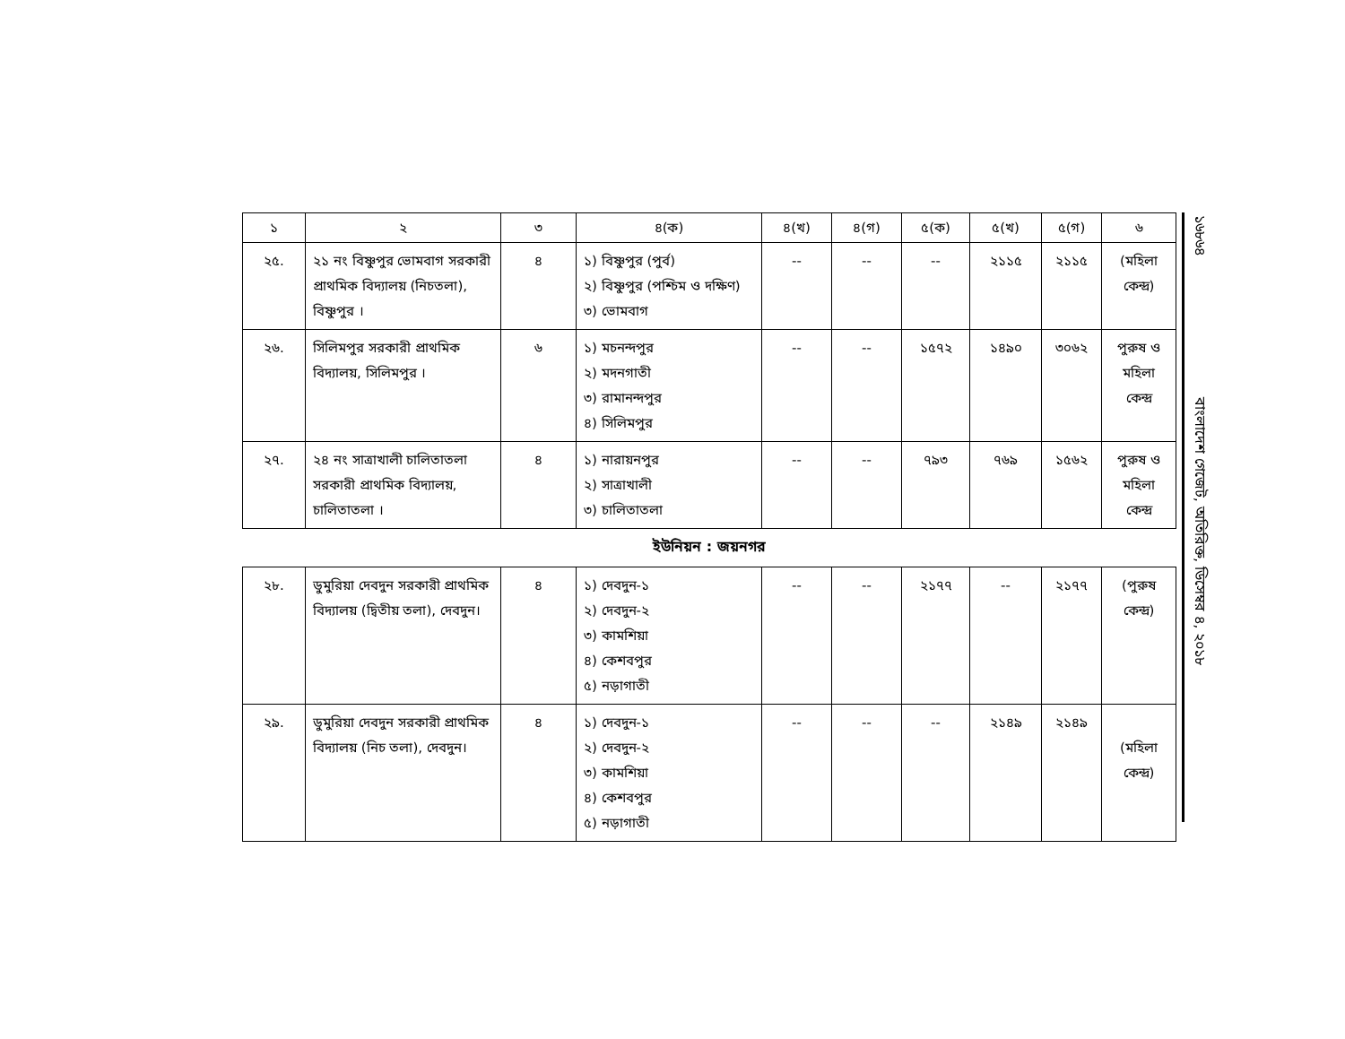১৬৮৬৪ বাংলাদেশ গেজেট, অতিরিক্ত, ডিসেম্বর ৪, ২০১৮
| ১ | ২ | ৩ | ৪(ক) | ৪(খ) | ৪(গ) | ৫(ক) | ৫(খ) | ৫(গ) | ৬ |
| --- | --- | --- | --- | --- | --- | --- | --- | --- | --- |
| ২৫. | ২১ নং বিষ্ণুপুর ভোমবাগ সরকারী প্রাথমিক বিদ্যালয় (নিচতলা), বিষ্ণুপুর । | ৪ | ১) বিষ্ণুপুর (পুর্ব) ২) বিষ্ণুপুর (পশ্চিম ও দক্ষিণ) ৩) ভোমবাগ | -- | -- | -- | ২১১৫ | ২১১৫ | (মহিলা কেন্দ্র) |
| ২৬. | সিলিমপুর সরকারী প্রাথমিক বিদ্যালয়, সিলিমপুর । | ৬ | ১) মচনন্দপুর ২) মদনগাতী ৩) রামানন্দপুর ৪) সিলিমপুর | -- | -- | ১৫৭২ | ১৪৯০ | ৩০৬২ | পুরুষ ও মহিলা কেন্দ্র |
| ২৭. | ২৪ নং সাত্রাখালী চালিতাতলা সরকারী প্রাথমিক বিদ্যালয়, চালিতাতলা । | ৪ | ১) নারায়নপুর ২) সাত্রাখালী ৩) চালিতাতলা | -- | -- | ৭৯৩ | ৭৬৯ | ১৫৬২ | পুরুষ ও মহিলা কেন্দ্র |
ইউনিয়ন : জয়নগর
| ২৮. | ডুমুরিয়া দেবদুন সরকারী প্রাথমিক বিদ্যালয় (দ্বিতীয় তলা), দেবদুন। | ৪ | ১) দেবদুন-১ ২) দেবদুন-২ ৩) কামশিয়া ৪) কেশবপুর ৫) নড়াগাতী | -- | -- | ২১৭৭ | -- | ২১৭৭ | (পুরুষ কেন্দ্র) |
| ২৯. | ডুমুরিয়া দেবদুন সরকারী প্রাথমিক বিদ্যালয় (নিচ তলা), দেবদুন। | ৪ | ১) দেবদুন-১ ২) দেবদুন-২ ৩) কামশিয়া ৪) কেশবপুর ৫) নড়াগাতী | -- | -- | -- | ২১৪৯ | ২১৪৯ | (মহিলা কেন্দ্র) |